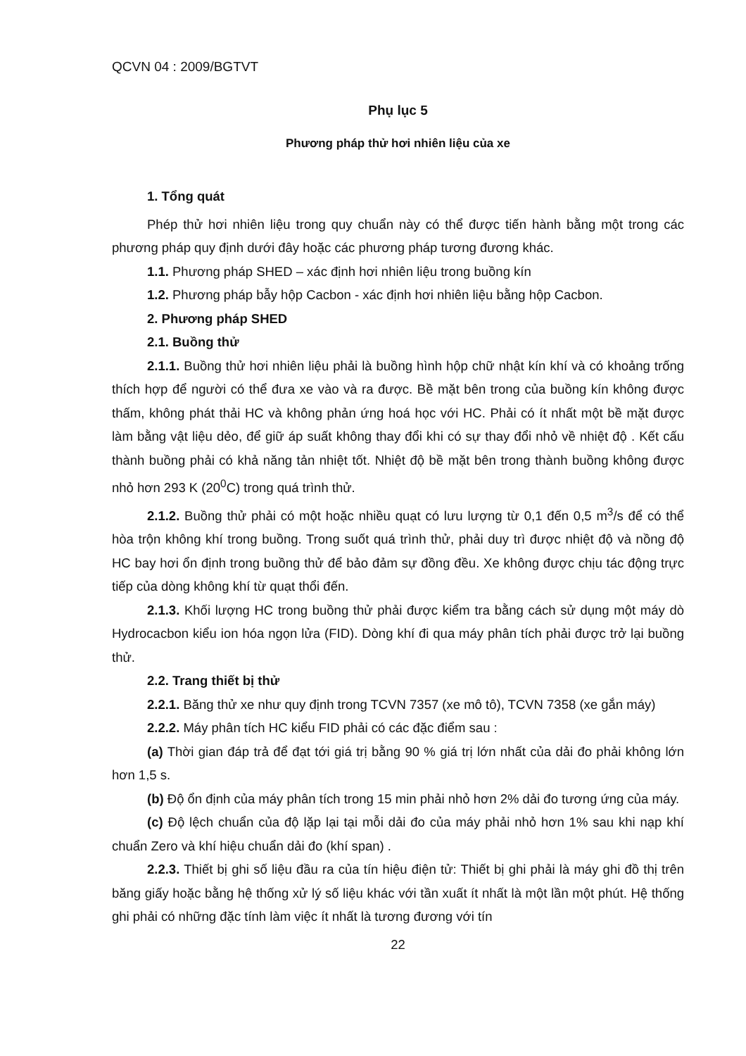QCVN 04 : 2009/BGTVT
Phụ lục 5
Phương pháp thử hơi nhiên liệu của xe
1. Tổng quát
Phép thử hơi nhiên liệu trong quy chuẩn này có thể được tiến hành bằng một trong các phương pháp quy định dưới đây hoặc các phương pháp tương đương khác.
1.1. Phương pháp SHED – xác định hơi nhiên liệu trong buồng kín
1.2. Phương pháp bẫy hộp Cacbon - xác định hơi nhiên liệu bằng hộp Cacbon.
2. Phương pháp SHED
2.1. Buồng thử
2.1.1. Buồng thử hơi nhiên liệu phải là buồng hình hộp chữ nhật kín khí và có khoảng trống thích hợp để người có thể đưa xe vào và ra được. Bề mặt bên trong của buồng kín không được thấm, không phát thải HC và không phản ứng hoá học với HC. Phải có ít nhất một bề mặt được làm bằng vật liệu dẻo, để giữ áp suất không thay đổi khi có sự thay đổi nhỏ về nhiệt độ . Kết cấu thành buồng phải có khả năng tản nhiệt tốt. Nhiệt độ bề mặt bên trong thành buồng không được nhỏ hơn 293 K (20<sup>0</sup>C) trong quá trình thử.
2.1.2. Buồng thử phải có một hoặc nhiều quạt có lưu lượng từ 0,1 đến 0,5 m<sup>3</sup>/s để có thể hòa trộn không khí trong buồng. Trong suốt quá trình thử, phải duy trì được nhiệt độ và nồng độ HC bay hơi ổn định trong buồng thử để bảo đảm sự đồng đều. Xe không được chịu tác động trực tiếp của dòng không khí từ quạt thổi đến.
2.1.3. Khối lượng HC trong buồng thử phải được kiểm tra bằng cách sử dụng một máy dò Hydrocacbon kiểu ion hóa ngọn lửa (FID). Dòng khí đi qua máy phân tích phải được trở lại buồng thử.
2.2. Trang thiết bị thử
2.2.1. Băng thử xe như quy định trong TCVN 7357 (xe mô tô), TCVN 7358 (xe gắn máy)
2.2.2. Máy phân tích HC kiểu FID phải có các đặc điểm sau :
(a) Thời gian đáp trả để đạt tới giá trị bằng 90 % giá trị lớn nhất của dải đo phải không lớn hơn 1,5 s.
(b) Độ ổn định của máy phân tích trong 15 min phải nhỏ hơn 2% dải đo tương ứng của máy.
(c) Độ lệch chuẩn của độ lặp lại tại mỗi dải đo của máy phải nhỏ hơn 1% sau khi nạp khí chuẩn Zero và khí hiệu chuẩn dải đo (khí span) .
2.2.3. Thiết bị ghi số liệu đầu ra của tín hiệu điện tử: Thiết bị ghi phải là máy ghi đồ thị trên băng giấy hoặc bằng hệ thống xử lý số liệu khác với tần xuất ít nhất là một lần một phút. Hệ thống ghi phải có những đặc tính làm việc ít nhất là tương đương với tín
22